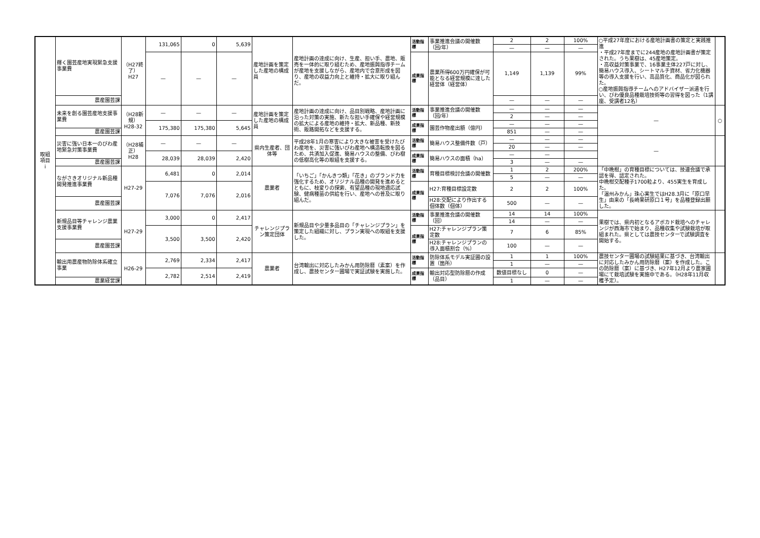| 取組 項目 i | 輝く園芸産地実現緊急支援事業費 | （H27終了） H27 | 131,065 | 0 | 5,639 | 産地計画を策定した産地の構成員 | 産地計画の達成に向け、生産、担い手、農地、販売を一体的に取り組むため、産地振興指導チームが産地を支援しながら、産地内で合意形成を図り、産地の収益力向上と維持・拡大に取り組んだ。 | 活動指標 | 事業推進会議の開催数（回/年） | 2 | 2 | 100% | ○平成27年度における産地計画書の策定と実践推進 ・平成27年度までに244産地の産地計画書が策定された。うち果樹は、45産地策定。 ・高収益対策事業で、16事業主体227戸に対し、簡易ハウス導入、シートマルチ資材、省力化機器等の導入支援を行い、高品質化、商品化が図られた。 ○産地振興指導チームへのアドバイザー派遣を行い、びわ優良品種栽培技術等の習得を図った（1講座、受講者12名） | |
| | | | | | | | | | | — | — | — | | |
| | | | — | — | — | | | 成果指標 | 農業所得600万円確保が可能となる経営規模に達した経営体（経営体） | 1,149 | 1,139 | 99% | | |
| | 農産園芸課 | | | | | | | | | — | — | — | | |
| | 未来を創る園芸産地支援事業費 | （H28新規） H28-32 | — | — | — | 産地計画を策定した産地の構成員 | 産地計画の達成に向け、品目別戦略、産地計画に沿った対策の実施、新たな担い手確保や経営規模の拡大による産地の維持・拡大、新品種、新技術、販路開拓などを支援する。 | 活動指標 | 事業推進会議の開催数（回/年） | — | — | — | — | ○ |
| | | | | | | | | | | 2 | — | — | | |
| | | | 175,380 | 175,380 | 5,645 | | | 成果指標 | 園芸作物産出額（億円） | — | — | — | | |
| | 農産園芸課 | | | | | | | | | 851 | — | — | | |
| | 災害に強い日本一のびわ産地緊急対策事業費 | （H28補正） H28 | — | — | — | 県内生産者、団体等 | 平成28年1月の寒害により大きな被害を受けたびわ産地を、災害に強いびわ産地へ構造転換を図るため、共済加入促進、簡易ハウスの整備、びわ樹の低樹高化等の取組を支援する。 | 活動指標 | 簡易ハウス整備件数（戸） | — | — | — | — | |
| | | | | | | | | | | 20 | — | — | | |
| | | | 28,039 | 28,039 | 2,420 | | | 成果指標 | 簡易ハウスの面積（ha） | — | — | | | |
| | 農産園芸課 | | | | | | | | | 3 | — | — | | |
| | ながさきオリジナル新品種開発推進事業費 | H27-29 | 6,481 | 0 | 2,014 | 農業者 | 「いちご」「かんきつ類」「花き」のブランド力を強化するため、オリジナル品種の開発を進めるとともに、枝変りの探索、有望品種の現地適応試験、健病種苗の供給を行い、産地への普及に取り組んだ。 | 活動指標 | 育種目標検討会議の開催数 | 1 | 2 | 200% | 「中晩柑」の育種目標については、技連会議で承認を得、認定された。 中晩柑交配種子1700粒より、455実生を育成した。 「温州みかん」珠心実生ではH28.3月に「原口早生」由来の「長崎果研原口１号」を品種登録出願した。 | |
| | | | | | | | | | | 5 | — | — | | |
| | | | 7,076 | 7,076 | 2,016 | | | 成果指標 | H27:育種目標設定数 | 2 | 2 | 100% | | |
| | 農産園芸課 | | | | | | | | H28:交配により作出する個体数（個体） | 500 | — | — | | |
| | 新規品目等チャレンジ農業支援事業費 | H27-29 | 3,000 | 0 | 2,417 | チャレンジプラン策定団体 | 新規品目や少量多品目の「チャレンジプラン」を策定した組織に対し、プラン実現への取組を支援した。 | 活動指標 | 事業推進会議の開催数（回） | 14 | 14 | 100% | 果樹では、県内初となるアボカド栽培へのチャレンジが西海市で始まり、品種収集や試験栽培が取組まれた。県としては農技センターで試験調査を開始する。 | |
| | | | | | | | | | | 14 | — | — | | |
| | | | 3,500 | 3,500 | 2,420 | | | 成果指標 | H27:チャレンジプラン策定数 | 7 | 6 | 85% | | |
| | 農産園芸課 | | | | | | | | H28:チャレンジプランの導入面積割合（%） | 100 | — | — | | |
| | 輸出用農産物防除体系確立事業 | H26-29 | 2,769 | 2,334 | 2,417 | 農業者 | 台湾輸出に対応したみかん用防除暦（素案）を作成し、農技センター圃場で実証試験を実施した。 | 活動指標 | 防除体系モデル実証圃の設置（箇所） | 1 | 1 | 100% | 農技センター圃場の試験結果に基づき、台湾輸出に対応したみかん用防除暦（案）を作成した。この防除暦（案）に基づき、H27年12月より農家圃場にて栽培試験を実施中である。（H28年11月収穫予定）。 | |
| | | | | | | | | | | 1 | — | — | | |
| | | | 2,782 | 2,514 | 2,419 | | | 成果指標 | 輸出対応型防除暦の作成（品目） | 数値目標なし | 0 | — | | |
| | 農業経営課 | | | | | | | | | 1 | — | — | | |